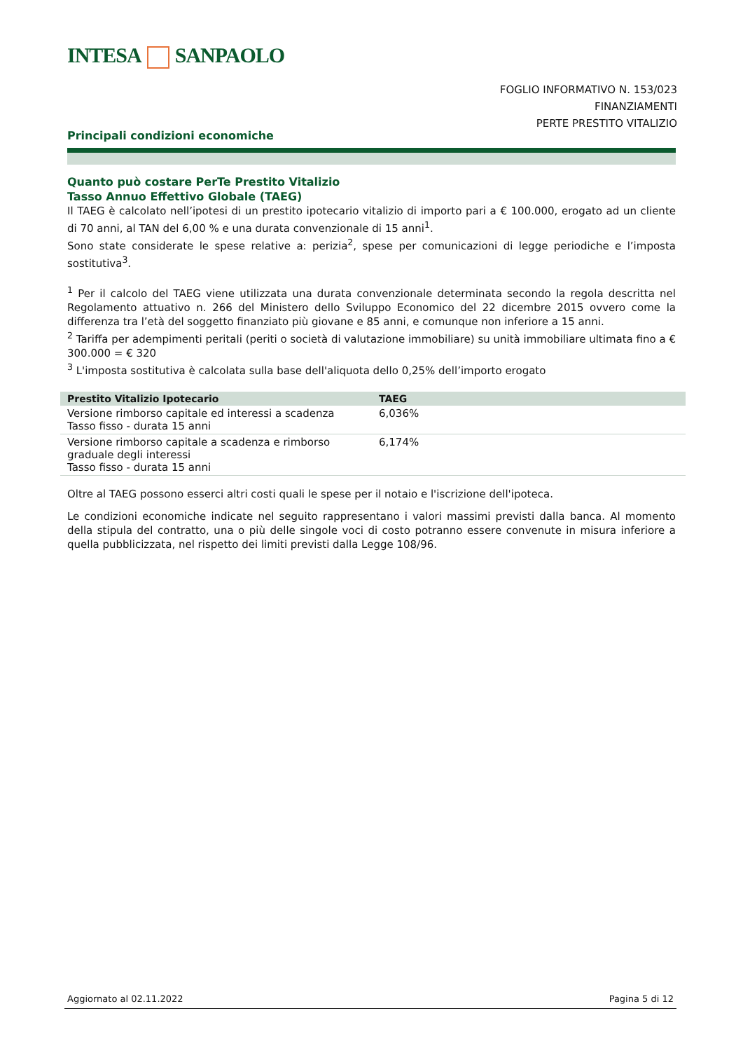INTESA SANPAOLO
FOGLIO INFORMATIVO N. 153/023
FINANZIAMENTI
PERTE PRESTITO VITALIZIO
Principali condizioni economiche
Quanto può costare PerTe Prestito Vitalizio
Tasso Annuo Effettivo Globale (TAEG)
Il TAEG è calcolato nell’ipotesi di un prestito ipotecario vitalizio di importo pari a € 100.000, erogato ad un cliente di 70 anni, al TAN del 6,00 % e una durata convenzionale di 15 anni<sup>1</sup>.
Sono state considerate le spese relative a: perizia<sup>2</sup>, spese per comunicazioni di legge periodiche e l’imposta sostitutiva<sup>3</sup>.
<sup>1</sup> Per il calcolo del TAEG viene utilizzata una durata convenzionale determinata secondo la regola descritta nel Regolamento attuativo n. 266 del Ministero dello Sviluppo Economico del 22 dicembre 2015 ovvero come la differenza tra l’età del soggetto finanziato più giovane e 85 anni, e comunque non inferiore a 15 anni.
<sup>2</sup> Tariffa per adempimenti peritali (periti o società di valutazione immobiliare) su unità immobiliare ultimata fino a € 300.000 = € 320
<sup>3</sup> L'imposta sostitutiva è calcolata sulla base dell'aliquota dello 0,25% dell’importo erogato
| Prestito Vitalizio Ipotecario | TAEG |
| --- | --- |
| Versione rimborso capitale ed interessi a scadenza Tasso fisso - durata 15 anni | 6,036% |
| Versione rimborso capitale a scadenza e rimborso graduale degli interessi Tasso fisso - durata 15 anni | 6,174% |
Oltre al TAEG possono esserci altri costi quali le spese per il notaio e l'iscrizione dell'ipoteca.
Le condizioni economiche indicate nel seguito rappresentano i valori massimi previsti dalla banca. Al momento della stipula del contratto, una o più delle singole voci di costo potranno essere convenute in misura inferiore a quella pubblicizzata, nel rispetto dei limiti previsti dalla Legge 108/96.
Aggiornato al 02.11.2022 Pagina 5 di 12